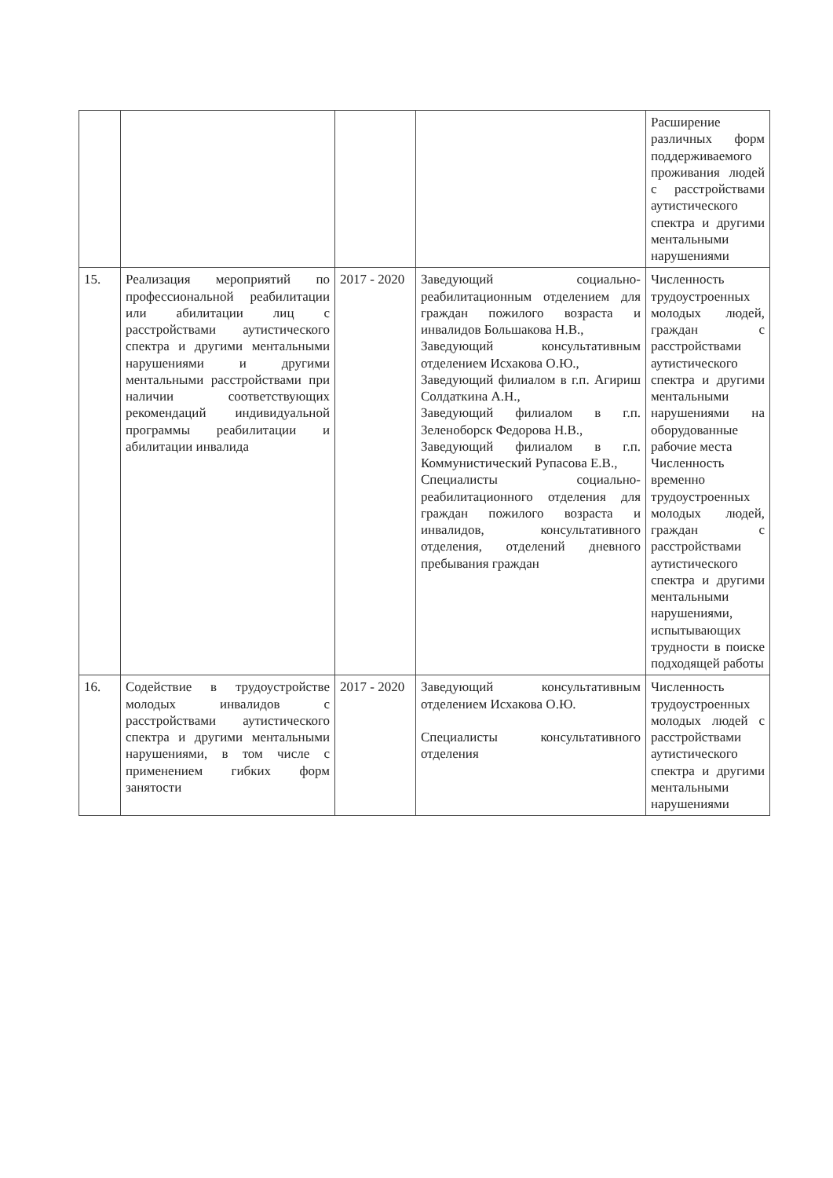| | | | | Расширение различных форм поддерживаемого проживания людей с расстройствами аутистического спектра и другими ментальными нарушениями |
| 15. | Реализация мероприятий по профессиональной реабилитации или абилитации лиц с расстройствами аутистического спектра и другими ментальными нарушениями и другими ментальными расстройствами при наличии соответствующих рекомендаций индивидуальной программы реабилитации и абилитации инвалида | 2017 - 2020 | Заведующий социально-реабилитационным отделением для граждан пожилого возраста и инвалидов Большакова Н.В., Заведующий консультативным отделением Исхакова О.Ю., Заведующий филиалом в г.п. Агириш Солдаткина А.Н., Заведующий филиалом в г.п. Зеленоборск Федорова Н.В., Заведующий филиалом в г.п. Коммунистический Рупасова Е.В., Специалисты социально-реабилитационного отделения для граждан пожилого возраста и инвалидов, консультативного отделения, отделений дневного пребывания граждан | Численность трудоустроенных молодых людей, граждан с расстройствами аутистического спектра и другими ментальными нарушениями на оборудованные рабочие места Численность временно трудоустроенных молодых людей, граждан с расстройствами аутистического спектра и другими ментальными нарушениями, испытывающих трудности в поиске подходящей работы |
| 16. | Содействие в трудоустройстве молодых инвалидов с расстройствами аутистического спектра и другими ментальными нарушениями, в том числе с применением гибких форм занятости | 2017 - 2020 | Заведующий консультативным отделением Исхакова О.Ю. Специалисты консультативного отделения | Численность трудоустроенных молодых людей с расстройствами аутистического спектра и другими ментальными нарушениями |